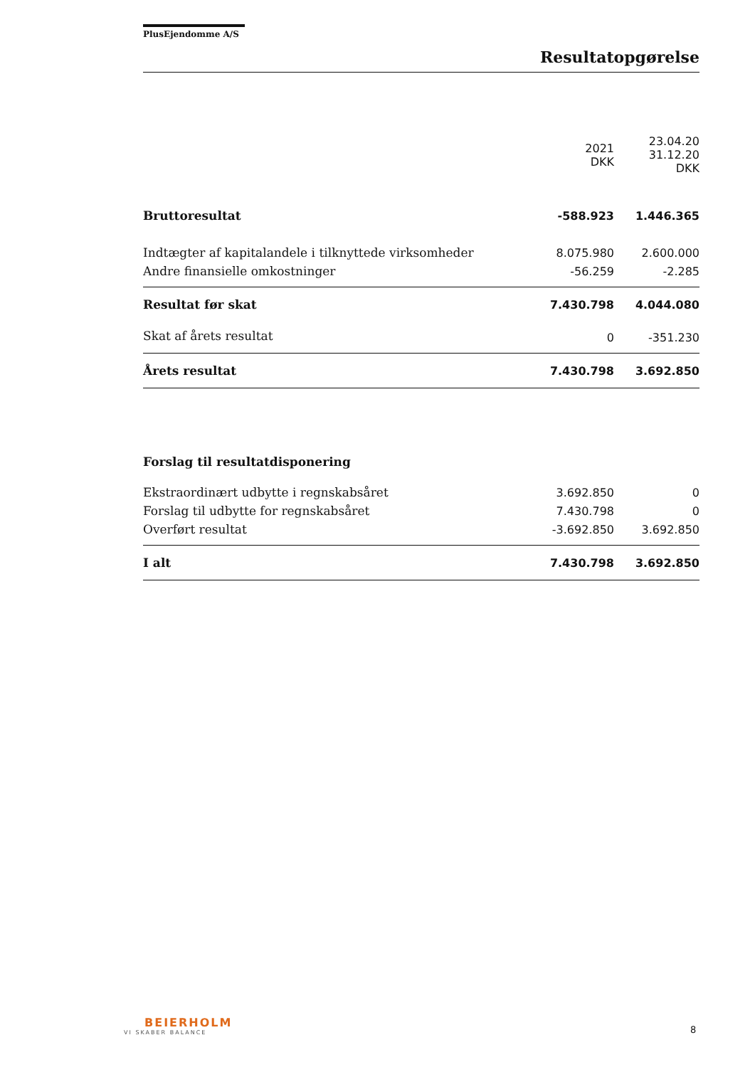PlusEjendomme A/S
Resultatopgørelse
| | 2021 DKK | 23.04.20 31.12.20 DKK |
| --- | --- | --- |
| Bruttoresultat | -588.923 | 1.446.365 |
| Indtægter af kapitalandele i tilknyttede virksomheder | 8.075.980 | 2.600.000 |
| Andre finansielle omkostninger | -56.259 | -2.285 |
| Resultat før skat | 7.430.798 | 4.044.080 |
| Skat af årets resultat | 0 | -351.230 |
| Årets resultat | 7.430.798 | 3.692.850 |
| Forslag til resultatdisponering | | |
| Ekstraordinært udbytte i regnskabsåret | 3.692.850 | 0 |
| Forslag til udbytte for regnskabsåret | 7.430.798 | 0 |
| Overført resultat | -3.692.850 | 3.692.850 |
| I alt | 7.430.798 | 3.692.850 |
BEIERHOLM
VI SKABER BALANCE
8